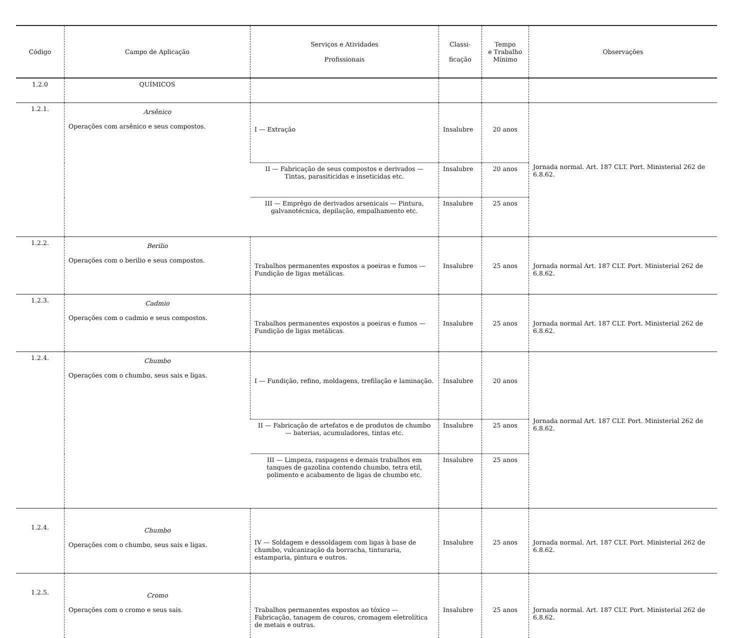| Código | Campo de Aplicação | Serviços e Atividades Profissionais | Classi- ficação | Tempo e Trabalho Mínimo | Observações |
| --- | --- | --- | --- | --- | --- |
| 1.2.0 | QUÍMICOS | | | | |
| 1.2.1. | Arsênico Operações com arsênico e seus compostos. | I — Extração | Insalubre | 20 anos | Jornada normal. Art. 187 CLT. Port. Ministerial 262 de 6.8.62. |
| | | II — Fabricação de seus compostos e derivados — Tintas, parasiticidas e inseticidas etc. | Insalubre | 20 anos | |
| | | III — Emprêgo de derivados arsenicais — Pintura, galvanotécnica, depilação, empalhamento etc. | Insalubre | 25 anos | |
| 1.2.2. | Berilio Operações com o berilio e seus compostos. | Trabalhos permanentes expostos a poeiras e fumos — Fundição de ligas metálicas. | Insalubre | 25 anos | Jornada normal Art. 187 CLT. Port. Ministerial 262 de 6.8.62. |
| 1.2.3. | Cadmio Operações com o cadmio e seus compostos. | Trabalhos permanentes expostos a poeiras e fumos — Fundição de ligas metálicas. | Insalubre | 25 anos | Jornada normal Art. 187 CLT. Port. Ministerial 262 de 6.8.62. |
| 1.2.4. | Chumbo Operações com o chumbo, seus sais e ligas. | I — Fundição, refino, moldagens, trefilação e laminação. | Insalubre | 20 anos | Jornada normal Art. 187 CLT. Port. Ministerial 262 de 6.8.62. |
| | | II — Fabricação de artefatos e de produtos de chumbo — baterias, acumuladores, tintas etc. | Insalubre | 25 anos | |
| | | III — Limpeza, raspagens e demais trabalhos em tanques de gazolina contendo chumbo, tetra etil, polimento e acabamento de ligas de chumbo etc. | Insalubre | 25 anos | |
| 1.2.4. | Chumbo Operações com o chumbo, seus sais e ligas. | IV — Soldagem e dessoldagem com ligas à base de chumbo, vulcanização da borracha, tinturaria, estamparia, pintura e outros. | Insalubre | 25 anos | Jornada normal. Art. 187 CLT. Port. Ministerial 262 de 6.8.62. |
| 1.2.5. | Cromo Operações com o cromo e seus sais. | Trabalhos permanentes expostos ao tóxico — Fabricação, tanagem de couros, cromagem eletrolítica de metais e outras. | Insalubre | 25 anos | Jornada normal. Art. 187 CLT. Port. Ministerial 262 de 6.8.62. |